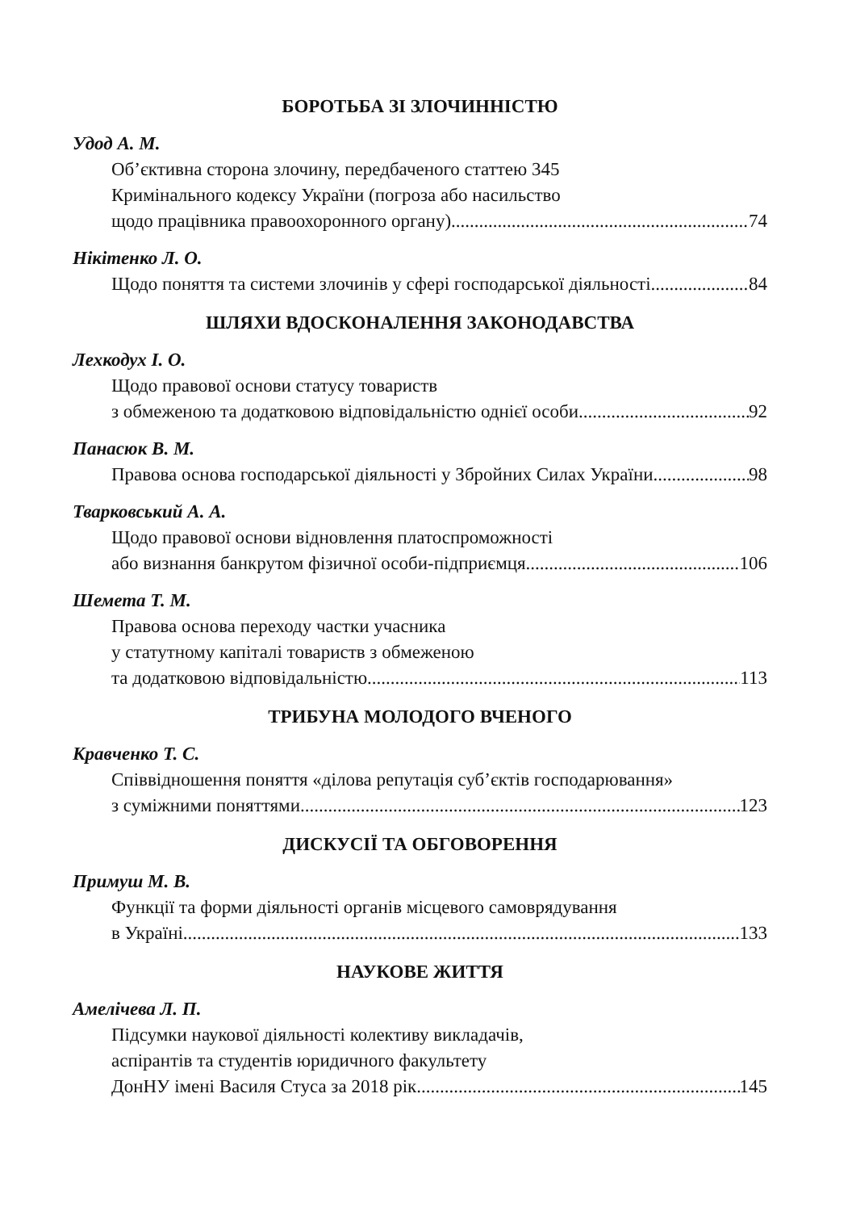БОРОТЬБА ЗІ ЗЛОЧИННІСТЮ
Удод А. М.
Об’єктивна сторона злочину, передбаченого статтею 345
Кримінального кодексу України (погроза або насильство
щодо працівника правоохоронного органу) 74
Нікітенко Л. О.
Щодо поняття та системи злочинів у сфері господарської діяльності 84
ШЛЯХИ ВДОСКОНАЛЕННЯ ЗАКОНОДАВСТВА
Лехкодух І. О.
Щодо правової основи статусу товариств
з обмеженою та додатковою відповідальністю однієї особи 92
Панасюк В. М.
Правова основа господарської діяльності у Збройних Силах України 98
Тварковський А. А.
Щодо правової основи відновлення платоспроможності
або визнання банкрутом фізичної особи-підприємця 106
Шемета Т. М.
Правова основа переходу частки учасника
у статутному капіталі товариств з обмеженою
та додатковою відповідальністю 113
ТРИБУНА МОЛОДОГО ВЧЕНОГО
Кравченко Т. С.
Співвідношення поняття «ділова репутація суб’єктів господарювання»
з суміжними поняттями 123
ДИСКУСІЇ ТА ОБГОВОРЕННЯ
Примуш М. В.
Функції та форми діяльності органів місцевого самоврядування
в Україні 133
НАУКОВЕ ЖИТТЯ
Амелічева Л. П.
Підсумки наукової діяльності колективу викладачів,
аспірантів та студентів юридичного факультету
ДонНУ імені Василя Стуса за 2018 рік 145